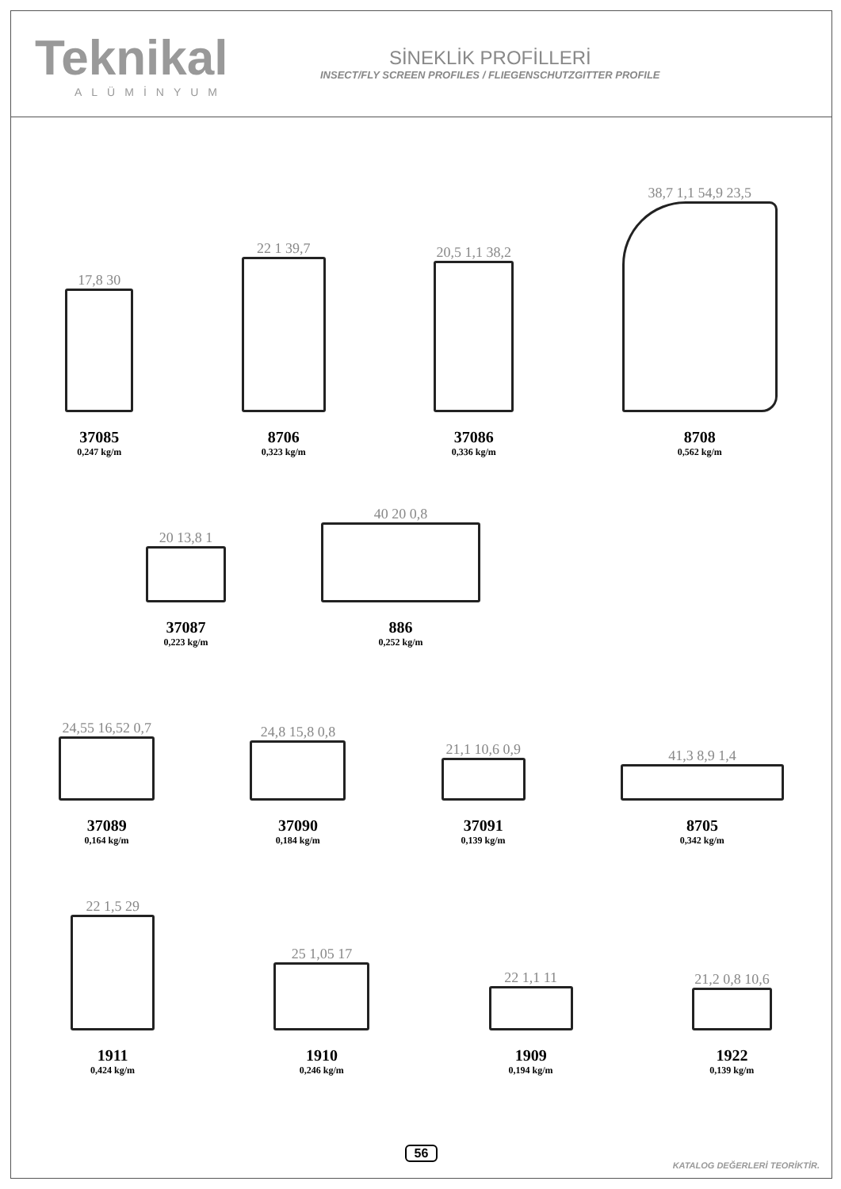Teknikal
ALÜMİNYUM
SİNEKLİK PROFİLLERİ
INSECT/FLY SCREEN PROFILES / FLIEGENSCHUTZGITTER PROFILE
17,8 30
37085
0,247 kg/m
22 1 39,7
8706
0,323 kg/m
20,5 1,1 38,2
37086
0,336 kg/m
38,7 1,1 54,9 23,5
8708
0,562 kg/m
20 13,8 1
37087
0,223 kg/m
40 20 0,8
886
0,252 kg/m
24,55 16,52 0,7
37089
0,164 kg/m
24,8 15,8 0,8
37090
0,184 kg/m
21,1 10,6 0,9
37091
0,139 kg/m
41,3 8,9 1,4
8705
0,342 kg/m
22 1,5 29
1911
0,424 kg/m
25 1,05 17
1910
0,246 kg/m
22 1,1 11
1909
0,194 kg/m
21,2 0,8 10,6
1922
0,139 kg/m
56
KATALOG DEĞERLERİ TEORİKTİR.